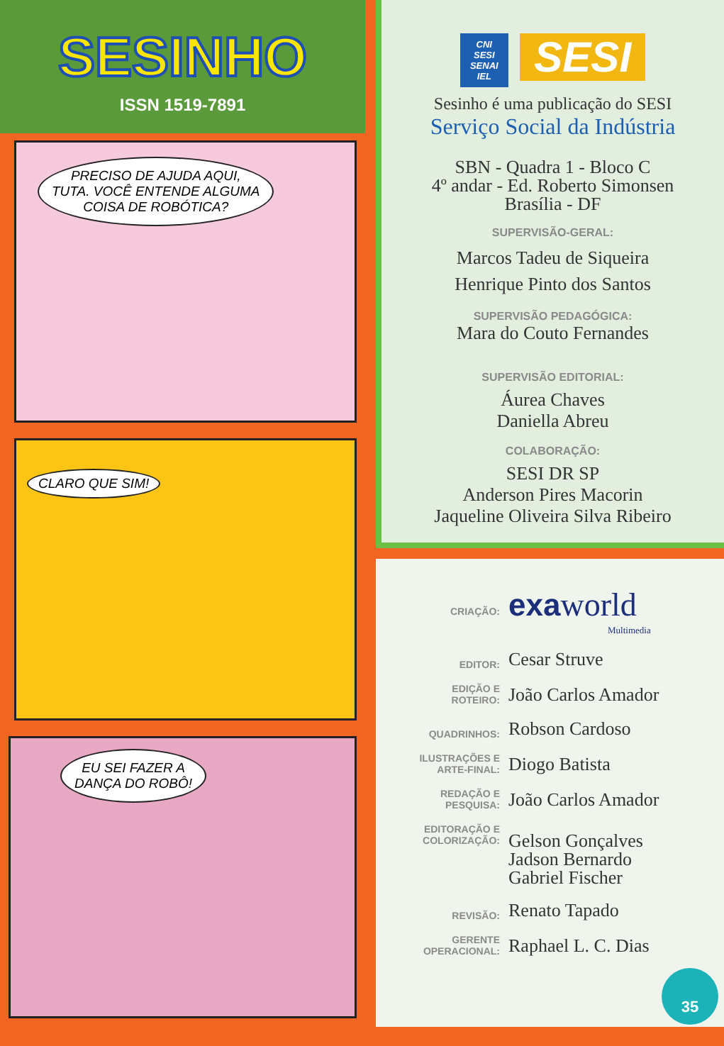SESINHO
ISSN 1519-7891
PRECISO DE AJUDA AQUI,
TUTA. VOCÊ ENTENDE ALGUMA
COISA DE ROBÓTICA?
CLARO QUE SIM!
EU SEI FAZER A
DANÇA DO ROBÔ!
CNI
SESI
SENAI
IEL SESI
Sesinho é uma publicação do SESI
Serviço Social da Indústria
SBN - Quadra 1 - Bloco C
4º andar - Ed. Roberto Simonsen
Brasília - DF
SUPERVISÃO-GERAL:
Marcos Tadeu de Siqueira
Henrique Pinto dos Santos
SUPERVISÃO PEDAGÓGICA:
Mara do Couto Fernandes
SUPERVISÃO EDITORIAL:
Áurea Chaves
Daniella Abreu
COLABORAÇÃO:
SESI DR SP
Anderson Pires Macorin
Jaqueline Oliveira Silva Ribeiro
CRIAÇÃO:
exa world
Multimedia
EDITOR:
Cesar Struve
EDIÇÃO E
ROTEIRO:
João Carlos Amador
QUADRINHOS:
Robson Cardoso
ILUSTRAÇÕES E
ARTE-FINAL:
Diogo Batista
REDAÇÃO E
PESQUISA:
João Carlos Amador
EDITORAÇÃO E
COLORIZAÇÃO:
Gelson Gonçalves
Jadson Bernardo
Gabriel Fischer
REVISÃO:
Renato Tapado
GERENTE
OPERACIONAL:
Raphael L. C. Dias
35